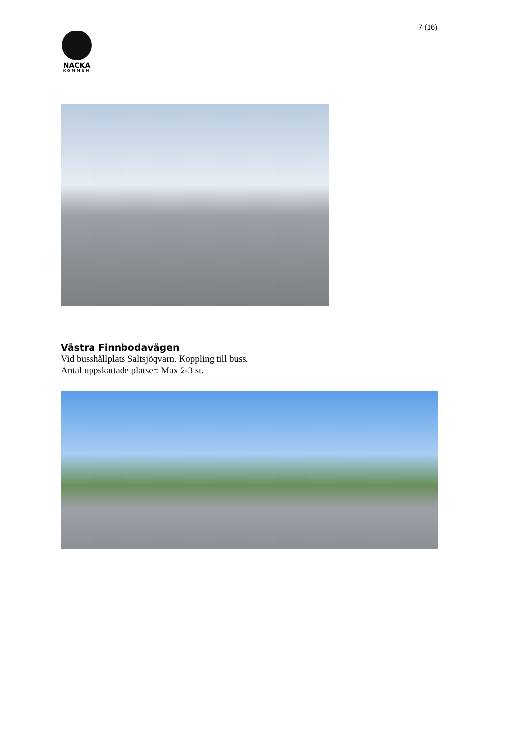7 (16)
NACKA
KOMMUN
Västra Finnbodavägen
Vid busshållplats Saltsjöqvarn. Koppling till buss.
Antal uppskattade platser: Max 2-3 st.